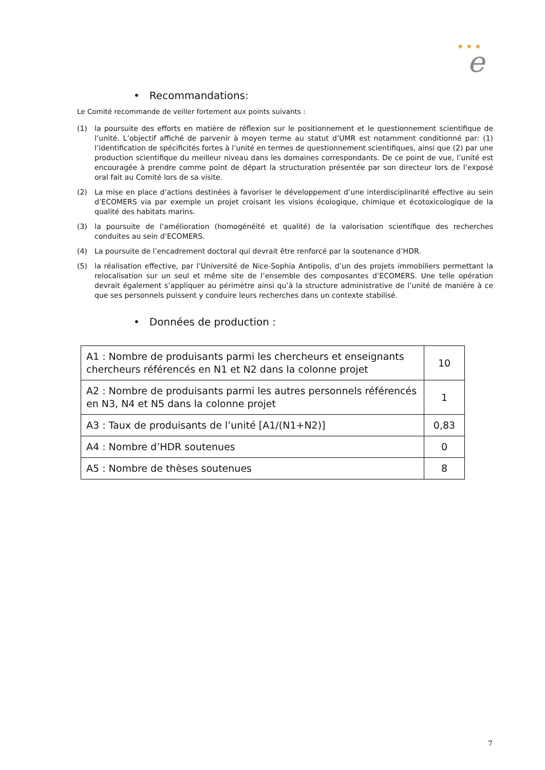★ ★ ★
e
• Recommandations:
Le Comité recommande de veiller fortement aux points suivants :
(1) la poursuite des efforts en matière de réflexion sur le positionnement et le questionnement scientifique de l’unité. L’objectif affiché de parvenir à moyen terme au statut d’UMR est notamment conditionné par: (1) l’identification de spécificités fortes à l’unité en termes de questionnement scientifiques, ainsi que (2) par une production scientifique du meilleur niveau dans les domaines correspondants. De ce point de vue, l’unité est encouragée à prendre comme point de départ la structuration présentée par son directeur lors de l’exposé oral fait au Comité lors de sa visite.
(2) La mise en place d’actions destinées à favoriser le développement d’une interdisciplinarité effective au sein d’ECOMERS via par exemple un projet croisant les visions écologique, chimique et écotoxicologique de la qualité des habitats marins.
(3) la poursuite de l’amélioration (homogénéité et qualité) de la valorisation scientifique des recherches conduites au sein d’ECOMERS.
(4) La poursuite de l’encadrement doctoral qui devrait être renforcé par la soutenance d’HDR.
(5) la réalisation effective, par l’Université de Nice-Sophia Antipolis, d’un des projets immobiliers permettant la relocalisation sur un seul et même site de l’ensemble des composantes d’ECOMERS. Une telle opération devrait également s’appliquer au périmètre ainsi qu’à la structure administrative de l’unité de manière à ce que ses personnels puissent y conduire leurs recherches dans un contexte stabilisé.
• Données de production :
| A1 : Nombre de produisants parmi les chercheurs et enseignants chercheurs référencés en N1 et N2 dans la colonne projet | 10 |
| A2 : Nombre de produisants parmi les autres personnels référencés en N3, N4 et N5 dans la colonne projet | 1 |
| A3 : Taux de produisants de l’unité [A1/(N1+N2)] | 0,83 |
| A4 : Nombre d’HDR soutenues | 0 |
| A5 : Nombre de thèses soutenues | 8 |
7